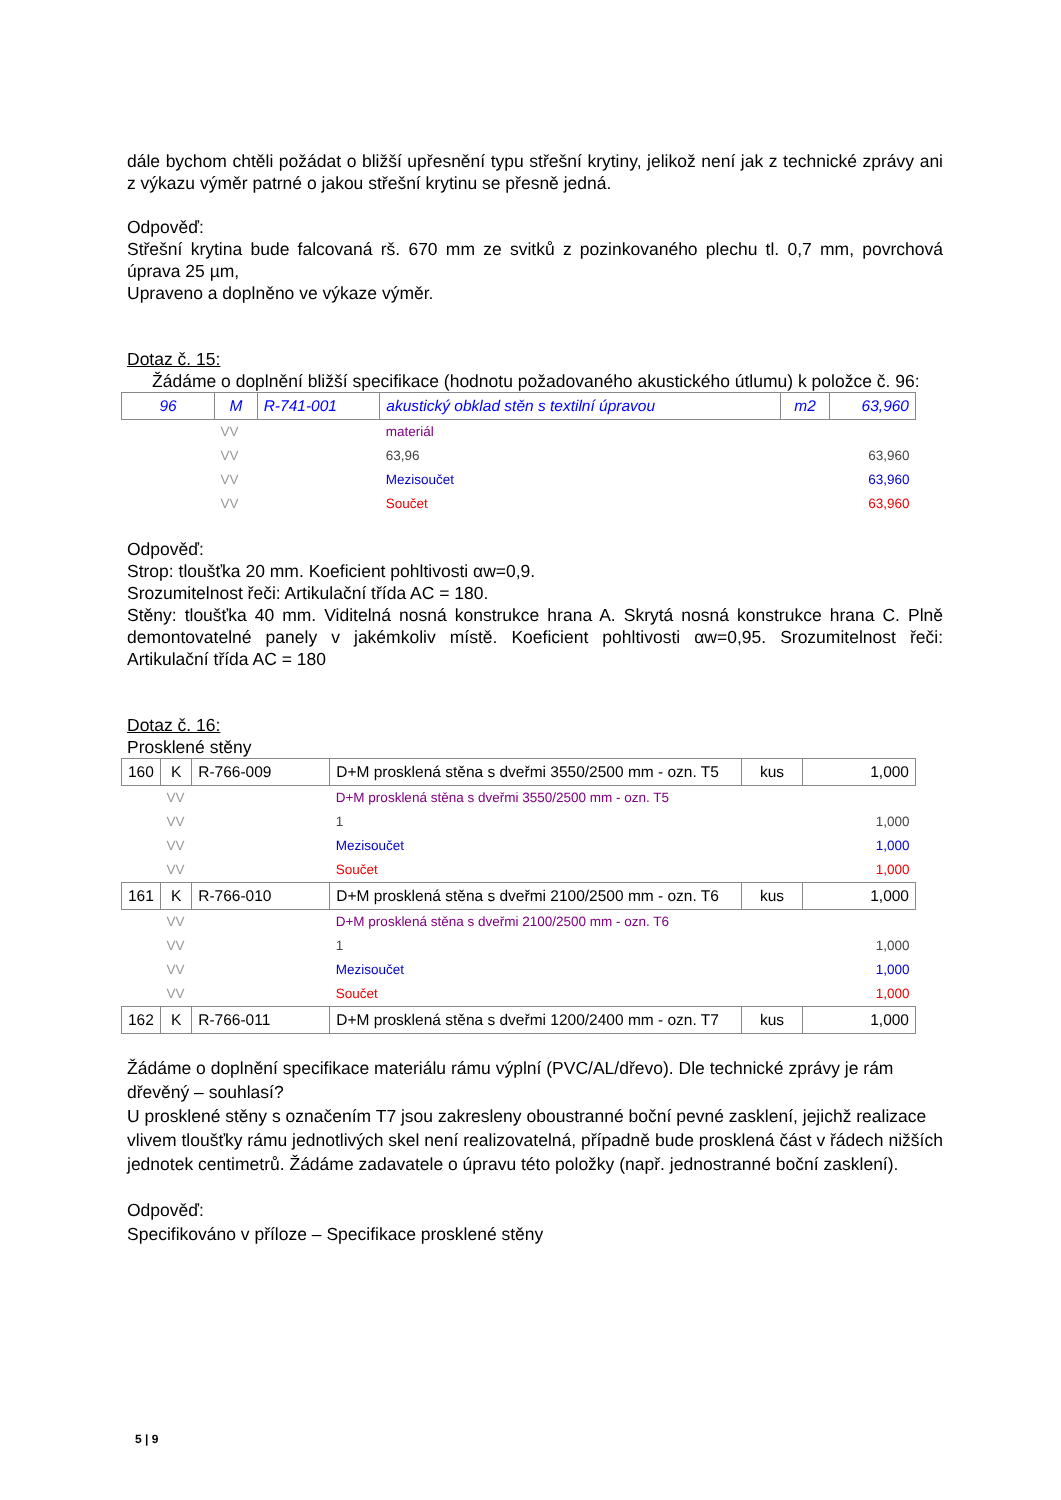dále bychom chtěli požádat o bližší upřesnění typu střešní krytiny, jelikož není jak z technické zprávy ani z výkazu výměr patrné o jakou střešní krytinu se přesně jedná.
Odpověď:
Střešní krytina bude falcovaná rš. 670 mm ze svitků z pozinkovaného plechu tl. 0,7 mm, povrchová úprava 25 µm,
Upraveno a doplněno ve výkaze výměr.
Dotaz č. 15:
Žádáme o doplnění bližší specifikace (hodnotu požadovaného akustického útlumu) k položce č. 96:
| 96 | M | R-741-001 | akustický obklad stěn s textilní úpravou | m2 | 63,960 |
| | VV | | materiál | | |
| | VV | | 63,96 | | 63,960 |
| | VV | | Mezisoučet | | 63,960 |
| | VV | | Součet | | 63,960 |
Odpověď:
Strop: tloušťka 20 mm. Koeficient pohltivosti αw=0,9.
Srozumitelnost řeči: Artikulační třída AC = 180.
Stěny: tloušťka 40 mm. Viditelná nosná konstrukce hrana A. Skrytá nosná konstrukce hrana C. Plně demontovatelné panely v jakémkoliv místě. Koeficient pohltivosti αw=0,95. Srozumitelnost řeči: Artikulační třída AC = 180
Dotaz č. 16:
Prosklené stěny
| 160 | K | R-766-009 | D+M prosklená stěna s dveřmi 3550/2500 mm - ozn. T5 | kus | 1,000 |
| | VV | | D+M prosklená stěna s dveřmi 3550/2500 mm - ozn. T5 | | |
| | VV | | 1 | | 1,000 |
| | VV | | Mezisoučet | | 1,000 |
| | VV | | Součet | | 1,000 |
| 161 | K | R-766-010 | D+M prosklená stěna s dveřmi 2100/2500 mm - ozn. T6 | kus | 1,000 |
| | VV | | D+M prosklená stěna s dveřmi 2100/2500 mm - ozn. T6 | | |
| | VV | | 1 | | 1,000 |
| | VV | | Mezisoučet | | 1,000 |
| | VV | | Součet | | 1,000 |
| 162 | K | R-766-011 | D+M prosklená stěna s dveřmi 1200/2400 mm - ozn. T7 | kus | 1,000 |
Žádáme o doplnění specifikace materiálu rámu výplní (PVC/AL/dřevo). Dle technické zprávy je rám dřevěný – souhlasí?
U prosklené stěny s označením T7 jsou zakresleny oboustranné boční pevné zasklení, jejichž realizace vlivem tloušťky rámu jednotlivých skel není realizovatelná, případně bude prosklená část v řádech nižších jednotek centimetrů. Žádáme zadavatele o úpravu této položky (např. jednostranné boční zasklení).
Odpověď:
Specifikováno v příloze – Specifikace prosklené stěny
5 | 9